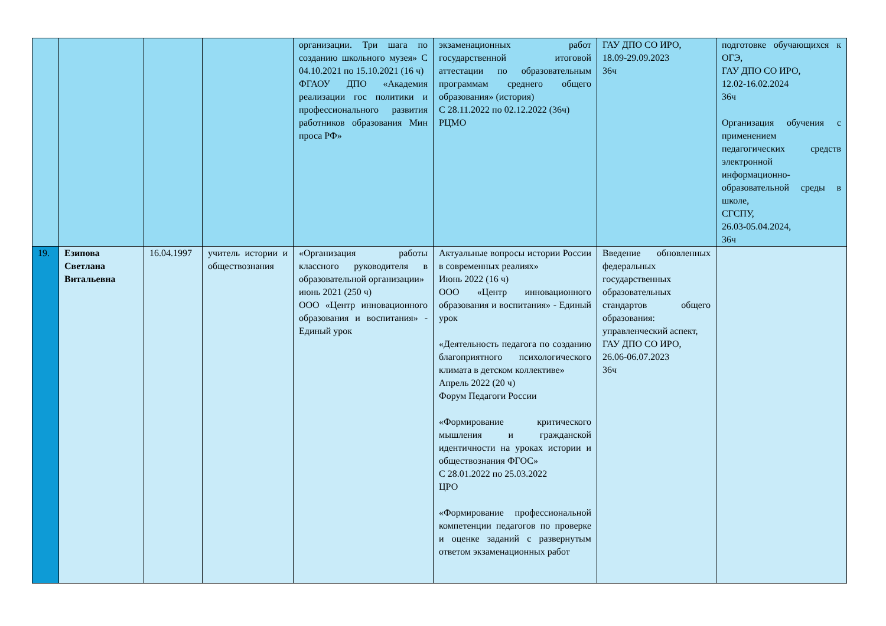| | | | | организации. Три шага по созданию школьного музея» С 04.10.2021 по 15.10.2021 (16 ч) ФГАОУ ДПО «Академия реализации гос политики и профессионального развития работников образования Мин проса РФ» | экзаменационных работ государственной итоговой аттестации по образовательным программам среднего общего образования» (история) С 28.11.2022 по 02.12.2022 (36ч) РЦМО | ГАУ ДПО СО ИРО, 18.09-29.09.2023 36ч | подготовке обучающихся к ОГЭ, ГАУ ДПО СО ИРО, 12.02-16.02.2024 36ч Организация обучения с применением педагогических средств электронной информационно-образовательной среды в школе, СГСПУ, 26.03-05.04.2024, 36ч |
| 19. | Езипова Светлана Витальевна | 16.04.1997 | учитель истории и обществознания | «Организация работы классного руководителя в образовательной организации» июнь 2021 (250 ч) ООО «Центр инновационного образования и воспитания» - Единый урок | Актуальные вопросы истории России в современных реалиях» Июнь 2022 (16 ч) ООО «Центр инновационного образования и воспитания» - Единый урок «Деятельность педагога по созданию благоприятного психологического климата в детском коллективе» Апрель 2022 (20 ч) Форум Педагоги России «Формирование критического мышления и гражданской идентичности на уроках истории и обществознания ФГОС» С 28.01.2022 по 25.03.2022 ЦРО «Формирование профессиональной компетенции педагогов по проверке и оценке заданий с развернутым ответом экзаменационных работ | Введение обновленных федеральных государственных образовательных стандартов общего образования: управленческий аспект, ГАУ ДПО СО ИРО, 26.06-06.07.2023 36ч | |